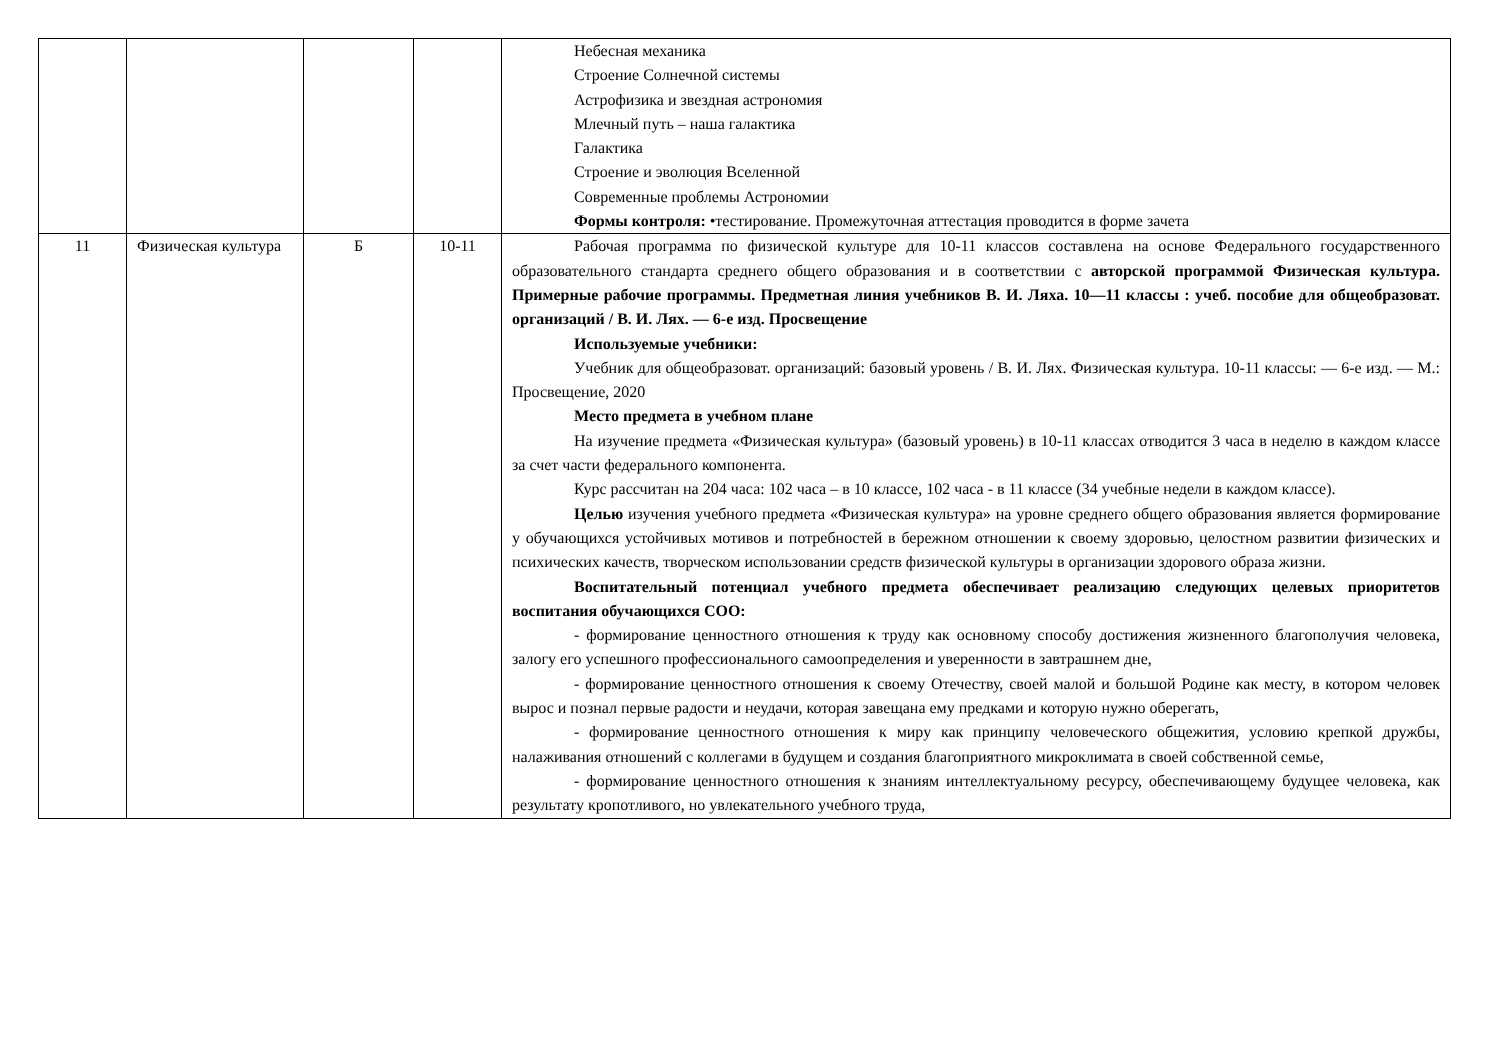| | | | | Небесная механика Строение Солнечной системы Астрофизика и звездная астрономия Млечный путь – наша галактика Галактика Строение и эволюция Вселенной Современные проблемы Астрономии Формы контроля: •тестирование. Промежуточная аттестация проводится в форме зачета |
| 11 | Физическая культура | Б | 10-11 | Рабочая программа по физической культуре для 10-11 классов составлена на основе Федерального государственного образовательного стандарта среднего общего образования и в соответствии с авторской программой Физическая культура. Примерные рабочие программы. Предметная линия учебников В. И. Ляха. 10—11 классы : учеб. пособие для общеобразоват. организаций / В. И. Лях. — 6-е изд. Просвещение Используемые учебники: Учебник для общеобразоват. организаций: базовый уровень / В. И. Лях. Физическая культура. 10-11 классы: — 6-е изд. — М.: Просвещение, 2020 Место предмета в учебном плане На изучение предмета «Физическая культура» (базовый уровень) в 10-11 классах отводится 3 часа в неделю в каждом классе за счет части федерального компонента. Курс рассчитан на 204 часа: 102 часа – в 10 классе, 102 часа - в 11 классе (34 учебные недели в каждом классе). Целью изучения учебного предмета «Физическая культура» на уровне среднего общего образования является формирование у обучающихся устойчивых мотивов и потребностей в бережном отношении к своему здоровью, целостном развитии физических и психических качеств, творческом использовании средств физической культуры в организации здорового образа жизни. Воспитательный потенциал учебного предмета обеспечивает реализацию следующих целевых приоритетов воспитания обучающихся СОО: - формирование ценностного отношения к труду как основному способу достижения жизненного благополучия человека, залогу его успешного профессионального самоопределения и уверенности в завтрашнем дне, - формирование ценностного отношения к своему Отечеству, своей малой и большой Родине как месту, в котором человек вырос и познал первые радости и неудачи, которая завещана ему предками и которую нужно оберегать, - формирование ценностного отношения к миру как принципу человеческого общежития, условию крепкой дружбы, налаживания отношений с коллегами в будущем и создания благоприятного микроклимата в своей собственной семье, - формирование ценностного отношения к знаниям интеллектуальному ресурсу, обеспечивающему будущее человека, как результату кропотливого, но увлекательного учебного труда, |